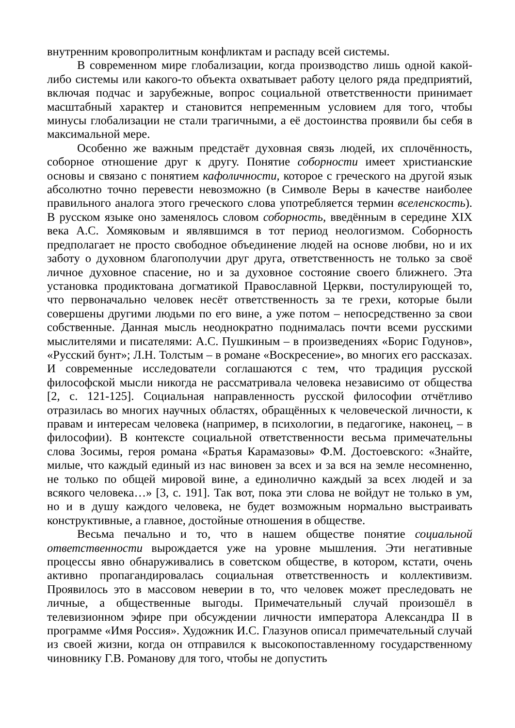внутренним кровопролитным конфликтам и распаду всей системы.
В современном мире глобализации, когда производство лишь одной какой-либо системы или какого-то объекта охватывает работу целого ряда предприятий, включая подчас и зарубежные, вопрос социальной ответственности принимает масштабный характер и становится непременным условием для того, чтобы минусы глобализации не стали трагичными, а её достоинства проявили бы себя в максимальной мере.
Особенно же важным предстаёт духовная связь людей, их сплочённость, соборное отношение друг к другу. Понятие соборности имеет христианские основы и связано с понятием кафоличности, которое с греческого на другой язык абсолютно точно перевести невозможно (в Символе Веры в качестве наиболее правильного аналога этого греческого слова употребляется термин вселенскость). В русском языке оно заменялось словом соборность, введённым в середине XIX века А.С. Хомяковым и являвшимся в тот период неологизмом. Соборность предполагает не просто свободное объединение людей на основе любви, но и их заботу о духовном благополучии друг друга, ответственность не только за своё личное духовное спасение, но и за духовное состояние своего ближнего. Эта установка продиктована догматикой Православной Церкви, постулирующей то, что первоначально человек несёт ответственность за те грехи, которые были совершены другими людьми по его вине, а уже потом – непосредственно за свои собственные. Данная мысль неоднократно поднималась почти всеми русскими мыслителями и писателями: А.С. Пушкиным – в произведениях «Борис Годунов», «Русский бунт»; Л.Н. Толстым – в романе «Воскресение», во многих его рассказах. И современные исследователи соглашаются с тем, что традиция русской философской мысли никогда не рассматривала человека независимо от общества [2, с. 121-125]. Социальная направленность русской философии отчётливо отразилась во многих научных областях, обращённых к человеческой личности, к правам и интересам человека (например, в психологии, в педагогике, наконец, – в философии). В контексте социальной ответственности весьма примечательны слова Зосимы, героя романа «Братья Карамазовы» Ф.М. Достоевского: «Знайте, милые, что каждый единый из нас виновен за всех и за вся на земле несомненно, не только по общей мировой вине, а единолично каждый за всех людей и за всякого человека…» [3, с. 191]. Так вот, пока эти слова не войдут не только в ум, но и в душу каждого человека, не будет возможным нормально выстраивать конструктивные, а главное, достойные отношения в обществе.
Весьма печально и то, что в нашем обществе понятие социальной ответственности вырождается уже на уровне мышления. Эти негативные процессы явно обнаруживались в советском обществе, в котором, кстати, очень активно пропагандировалась социальная ответственность и коллективизм. Проявилось это в массовом неверии в то, что человек может преследовать не личные, а общественные выгоды. Примечательный случай произошёл в телевизионном эфире при обсуждении личности императора Александра II в программе «Имя Россия». Художник И.С. Глазунов описал примечательный случай из своей жизни, когда он отправился к высокопоставленному государственному чиновнику Г.В. Романову для того, чтобы не допустить